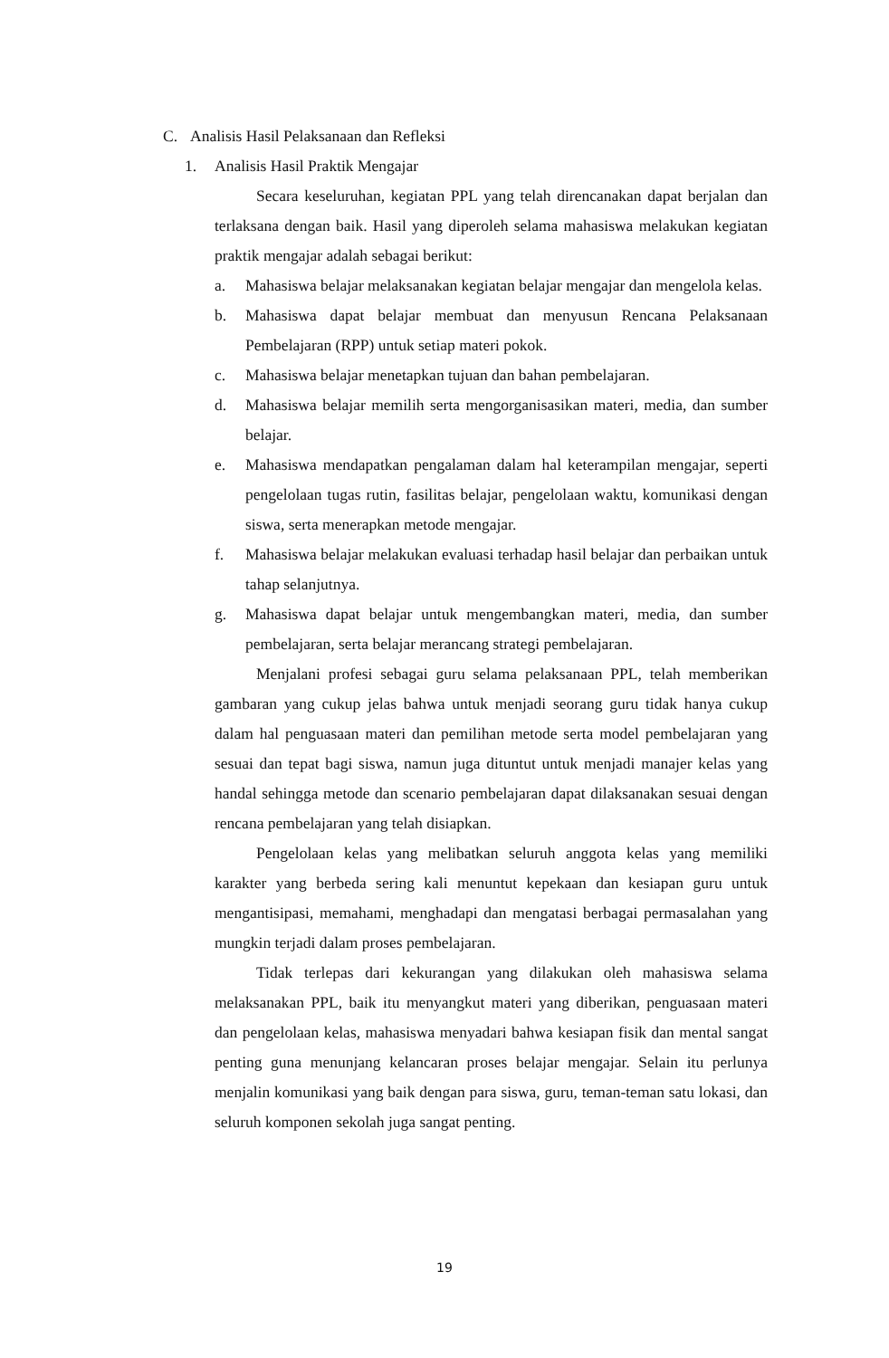C. Analisis Hasil Pelaksanaan dan Refleksi
1. Analisis Hasil Praktik Mengajar
Secara keseluruhan, kegiatan PPL yang telah direncanakan dapat berjalan dan terlaksana dengan baik. Hasil yang diperoleh selama mahasiswa melakukan kegiatan praktik mengajar adalah sebagai berikut:
a.
Mahasiswa belajar melaksanakan kegiatan belajar mengajar dan mengelola kelas.
b.
Mahasiswa dapat belajar membuat dan menyusun Rencana Pelaksanaan Pembelajaran (RPP) untuk setiap materi pokok.
c.
Mahasiswa belajar menetapkan tujuan dan bahan pembelajaran.
d.
Mahasiswa belajar memilih serta mengorganisasikan materi, media, dan sumber belajar.
e.
Mahasiswa mendapatkan pengalaman dalam hal keterampilan mengajar, seperti pengelolaan tugas rutin, fasilitas belajar, pengelolaan waktu, komunikasi dengan siswa, serta menerapkan metode mengajar.
f.
Mahasiswa belajar melakukan evaluasi terhadap hasil belajar dan perbaikan untuk tahap selanjutnya.
g.
Mahasiswa dapat belajar untuk mengembangkan materi, media, dan sumber pembelajaran, serta belajar merancang strategi pembelajaran.
Menjalani profesi sebagai guru selama pelaksanaan PPL, telah memberikan gambaran yang cukup jelas bahwa untuk menjadi seorang guru tidak hanya cukup dalam hal penguasaan materi dan pemilihan metode serta model pembelajaran yang sesuai dan tepat bagi siswa, namun juga dituntut untuk menjadi manajer kelas yang handal sehingga metode dan scenario pembelajaran dapat dilaksanakan sesuai dengan rencana pembelajaran yang telah disiapkan.
Pengelolaan kelas yang melibatkan seluruh anggota kelas yang memiliki karakter yang berbeda sering kali menuntut kepekaan dan kesiapan guru untuk mengantisipasi, memahami, menghadapi dan mengatasi berbagai permasalahan yang mungkin terjadi dalam proses pembelajaran.
Tidak terlepas dari kekurangan yang dilakukan oleh mahasiswa selama melaksanakan PPL, baik itu menyangkut materi yang diberikan, penguasaan materi dan pengelolaan kelas, mahasiswa menyadari bahwa kesiapan fisik dan mental sangat penting guna menunjang kelancaran proses belajar mengajar. Selain itu perlunya menjalin komunikasi yang baik dengan para siswa, guru, teman-teman satu lokasi, dan seluruh komponen sekolah juga sangat penting.
19